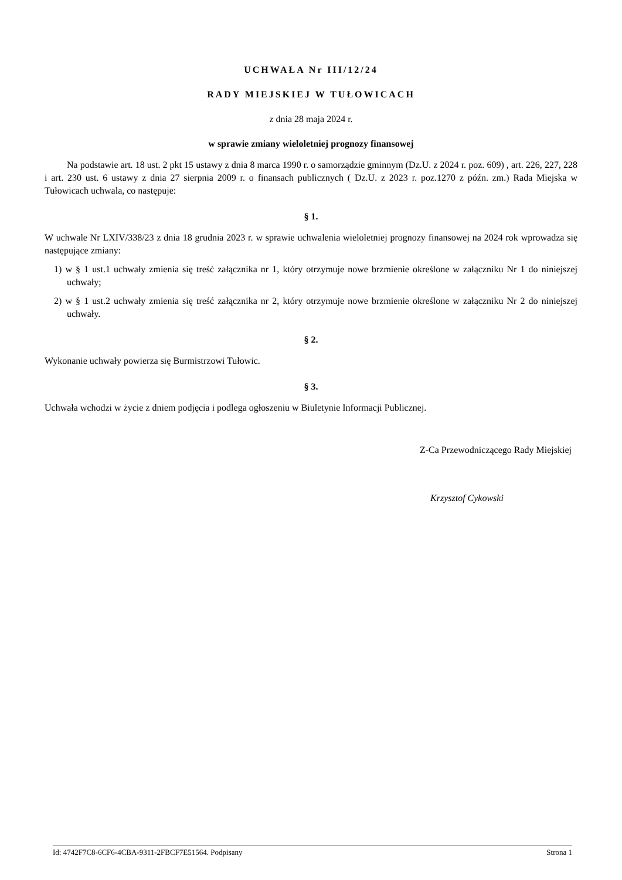UCHWAŁA Nr III/12/24
RADY MIEJSKIEJ W TUŁOWICACH
z dnia 28 maja 2024 r.
w sprawie zmiany wieloletniej prognozy finansowej
Na podstawie art. 18 ust. 2 pkt 15 ustawy z dnia 8 marca 1990 r. o samorządzie gminnym (Dz.U. z 2024 r. poz. 609) , art. 226, 227, 228 i art. 230 ust. 6 ustawy z dnia 27 sierpnia 2009 r. o finansach publicznych ( Dz.U. z 2023 r. poz.1270 z późn. zm.) Rada Miejska w Tułowicach uchwala, co następuje:
§ 1.
W uchwale Nr LXIV/338/23 z dnia 18 grudnia 2023 r. w sprawie uchwalenia wieloletniej prognozy finansowej na 2024 rok wprowadza się następujące zmiany:
1) w § 1 ust.1 uchwały zmienia się treść załącznika nr 1, który otrzymuje nowe brzmienie określone w załączniku Nr 1 do niniejszej uchwały;
2) w § 1 ust.2 uchwały zmienia się treść załącznika nr 2, który otrzymuje nowe brzmienie określone w załączniku Nr 2 do niniejszej uchwały.
§ 2.
Wykonanie uchwały powierza się Burmistrzowi Tułowic.
§ 3.
Uchwała wchodzi w życie z dniem podjęcia i podlega ogłoszeniu w Biuletynie Informacji Publicznej.
Z-Ca Przewodniczącego Rady Miejskiej
Krzysztof Cykowski
Id: 4742F7C8-6CF6-4CBA-9311-2FBCF7E51564. Podpisany Strona 1